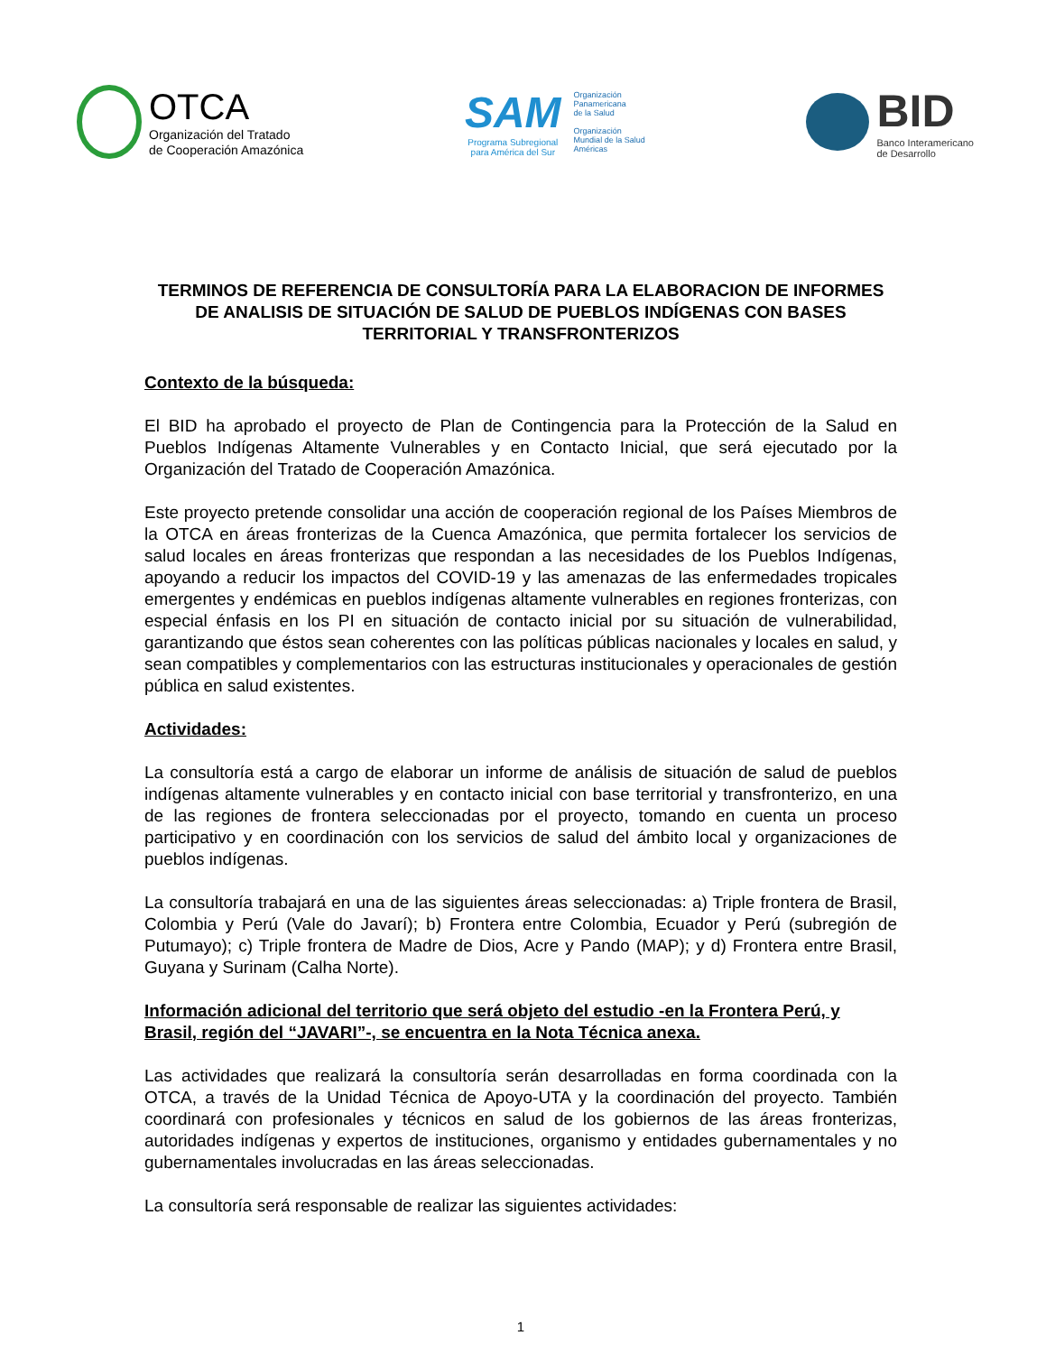OTCA
Organización del Tratado
de Cooperación Amazónica
SAM
Programa Subregional
para América del Sur
Organización
Panamericana
de la Salud
Organización
Mundial de la Salud
Américas
BID
Banco Interamericano
de Desarrollo
TERMINOS DE REFERENCIA DE CONSULTORÍA PARA LA ELABORACION DE INFORMES DE ANALISIS DE SITUACIÓN DE SALUD DE PUEBLOS INDÍGENAS CON BASES TERRITORIAL Y TRANSFRONTERIZOS
Contexto de la búsqueda:
El BID ha aprobado el proyecto de Plan de Contingencia para la Protección de la Salud en Pueblos Indígenas Altamente Vulnerables y en Contacto Inicial, que será ejecutado por la Organización del Tratado de Cooperación Amazónica.
Este proyecto pretende consolidar una acción de cooperación regional de los Países Miembros de la OTCA en áreas fronterizas de la Cuenca Amazónica, que permita fortalecer los servicios de salud locales en áreas fronterizas que respondan a las necesidades de los Pueblos Indígenas, apoyando a reducir los impactos del COVID-19 y las amenazas de las enfermedades tropicales emergentes y endémicas en pueblos indígenas altamente vulnerables en regiones fronterizas, con especial énfasis en los PI en situación de contacto inicial por su situación de vulnerabilidad, garantizando que éstos sean coherentes con las políticas públicas nacionales y locales en salud, y sean compatibles y complementarios con las estructuras institucionales y operacionales de gestión pública en salud existentes.
Actividades:
La consultoría está a cargo de elaborar un informe de análisis de situación de salud de pueblos indígenas altamente vulnerables y en contacto inicial con base territorial y transfronterizo, en una de las regiones de frontera seleccionadas por el proyecto, tomando en cuenta un proceso participativo y en coordinación con los servicios de salud del ámbito local y organizaciones de pueblos indígenas.
La consultoría trabajará en una de las siguientes áreas seleccionadas: a) Triple frontera de Brasil, Colombia y Perú (Vale do Javarí); b) Frontera entre Colombia, Ecuador y Perú (subregión de Putumayo); c) Triple frontera de Madre de Dios, Acre y Pando (MAP); y d) Frontera entre Brasil, Guyana y Surinam (Calha Norte).
Información adicional del territorio que será objeto del estudio -en la Frontera Perú, y Brasil, región del “JAVARI”-, se encuentra en la Nota Técnica anexa.
Las actividades que realizará la consultoría serán desarrolladas en forma coordinada con la OTCA, a través de la Unidad Técnica de Apoyo-UTA y la coordinación del proyecto. También coordinará con profesionales y técnicos en salud de los gobiernos de las áreas fronterizas, autoridades indígenas y expertos de instituciones, organismo y entidades gubernamentales y no gubernamentales involucradas en las áreas seleccionadas.
La consultoría será responsable de realizar las siguientes actividades:
1